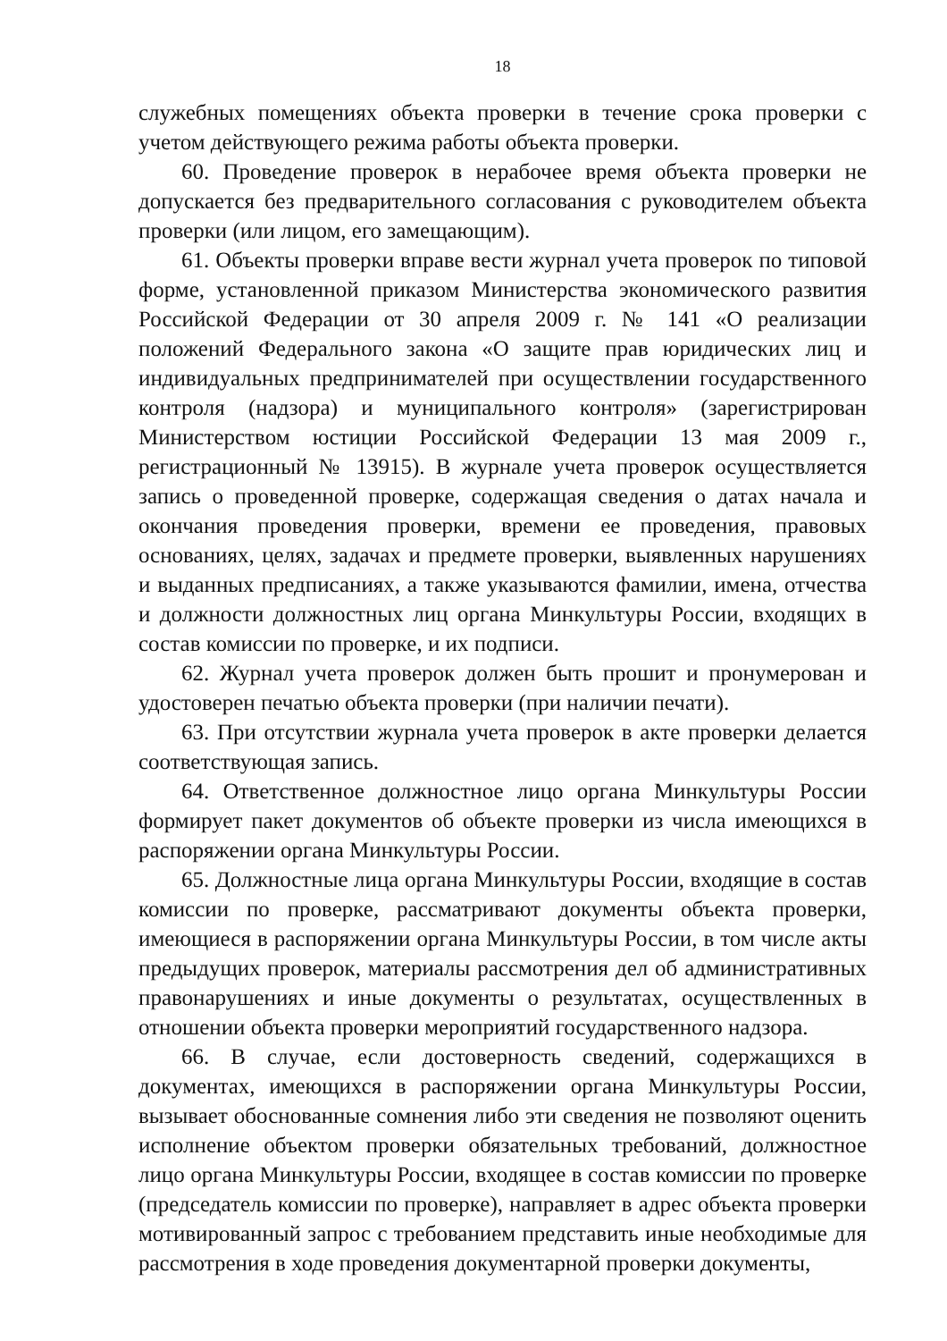18
служебных помещениях объекта проверки в течение срока проверки с учетом действующего режима работы объекта проверки.
60. Проведение проверок в нерабочее время объекта проверки не допускается без предварительного согласования с руководителем объекта проверки (или лицом, его замещающим).
61. Объекты проверки вправе вести журнал учета проверок по типовой форме, установленной приказом Министерства экономического развития Российской Федерации от 30 апреля 2009 г. № 141 «О реализации положений Федерального закона «О защите прав юридических лиц и индивидуальных предпринимателей при осуществлении государственного контроля (надзора) и муниципального контроля» (зарегистрирован Министерством юстиции Российской Федерации 13 мая 2009 г., регистрационный № 13915). В журнале учета проверок осуществляется запись о проведенной проверке, содержащая сведения о датах начала и окончания проведения проверки, времени ее проведения, правовых основаниях, целях, задачах и предмете проверки, выявленных нарушениях и выданных предписаниях, а также указываются фамилии, имена, отчества и должности должностных лиц органа Минкультуры России, входящих в состав комиссии по проверке, и их подписи.
62. Журнал учета проверок должен быть прошит и пронумерован и удостоверен печатью объекта проверки (при наличии печати).
63. При отсутствии журнала учета проверок в акте проверки делается соответствующая запись.
64. Ответственное должностное лицо органа Минкультуры России формирует пакет документов об объекте проверки из числа имеющихся в распоряжении органа Минкультуры России.
65. Должностные лица органа Минкультуры России, входящие в состав комиссии по проверке, рассматривают документы объекта проверки, имеющиеся в распоряжении органа Минкультуры России, в том числе акты предыдущих проверок, материалы рассмотрения дел об административных правонарушениях и иные документы о результатах, осуществленных в отношении объекта проверки мероприятий государственного надзора.
66. В случае, если достоверность сведений, содержащихся в документах, имеющихся в распоряжении органа Минкультуры России, вызывает обоснованные сомнения либо эти сведения не позволяют оценить исполнение объектом проверки обязательных требований, должностное лицо органа Минкультуры России, входящее в состав комиссии по проверке (председатель комиссии по проверке), направляет в адрес объекта проверки мотивированный запрос с требованием представить иные необходимые для рассмотрения в ходе проведения документарной проверки документы,